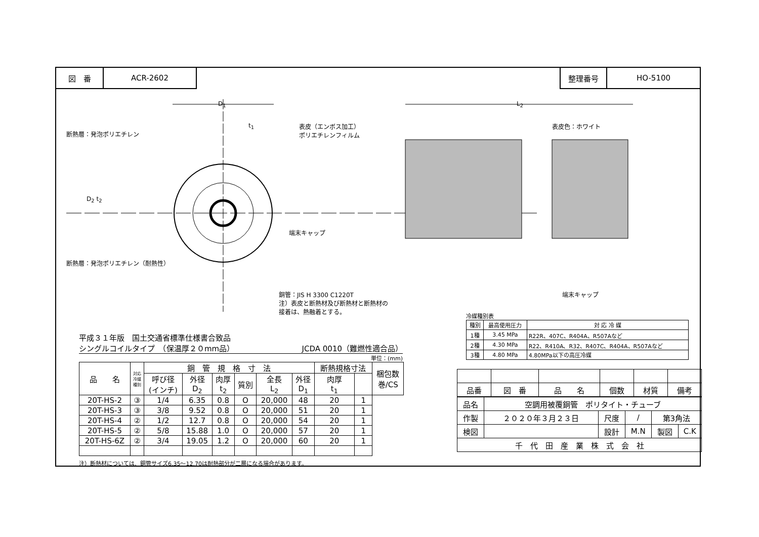図　番 ACR-2602 整理番号 HO-5100
D<sub>1</sub>
t<sub>1</sub>
L<sub>2</sub>
D<sub>2</sub> t<sub>2</sub>
断熱層：発泡ポリエチレン
表皮（エンボス加工）
ポリエチレンフィルム
表皮色：ホワイト
端末キャップ
断熱層：発泡ポリエチレン（耐熱性）
銅管：JIS H 3300 C1220T
注）表皮と断熱材及び断熱材と断熱材の
接着は、熱融着とする。
端末キャップ
平成３１年版　国土交通省標準仕様書合致品
シングルコイルタイプ　（保温厚２０mm品） JCDA 0010（難燃性適合品）
単位：(mm)
| 品 名 | 対応 冷媒 種別 | 銅 管 規 格 寸 法 | | | | | | 断熱規格寸法 | | 梱包数 巻/CS |
| --- | --- | --- | --- | --- | --- | --- | --- | --- | --- | --- |
| | | 呼び径 (インチ) | 外径 D<sub>2</sub> | 肉厚 t<sub>2</sub> | 質別 | 全長 L<sub>2</sub> | 外径 D<sub>1</sub> | 肉厚 t<sub>1</sub> | | |
| 20T-HS-2 | ③ | 1/4 | 6.35 | 0.8 | O | 20,000 | 48 | 20 | 1 | |
| 20T-HS-3 | ③ | 3/8 | 9.52 | 0.8 | O | 20,000 | 51 | 20 | 1 | |
| 20T-HS-4 | ② | 1/2 | 12.7 | 0.8 | O | 20,000 | 54 | 20 | 1 | |
| 20T-HS-5 | ② | 5/8 | 15.88 | 1.0 | O | 20,000 | 57 | 20 | 1 | |
| 20T-HS-6Z | ② | 3/4 | 19.05 | 1.2 | O | 20,000 | 60 | 20 | 1 | |
注）断熱材については、銅管サイズ6.35～12.70は耐熱部分が二層になる場合があります。
冷媒種別表
| 種別 | 最高使用圧力 | 対 応 冷 媒 |
| --- | --- | --- |
| 1種 | 3.45 MPa | R22R、407C、R404A、R507Aなど |
| 2種 | 4.30 MPa | R22、R410A、R32、R407C、R404A、R507Aなど |
| 3種 | 4.80 MPa | 4.80MPa以下の高圧冷媒 |
| 品番 | 図 番 | 品 名 | 個数 | 材質 | 備考 |
| 品名 | 空調用被覆銅管 ポリタイト・チューブ | | | | |
| 作製 | ２０２０年３月２３日 | 尺度 | / | 第3角法 | |
| 検図 | | 設計 | M.N | 製図 | C.K |
| 千 代 田 産 業 株 式 会 社 | | | | | |